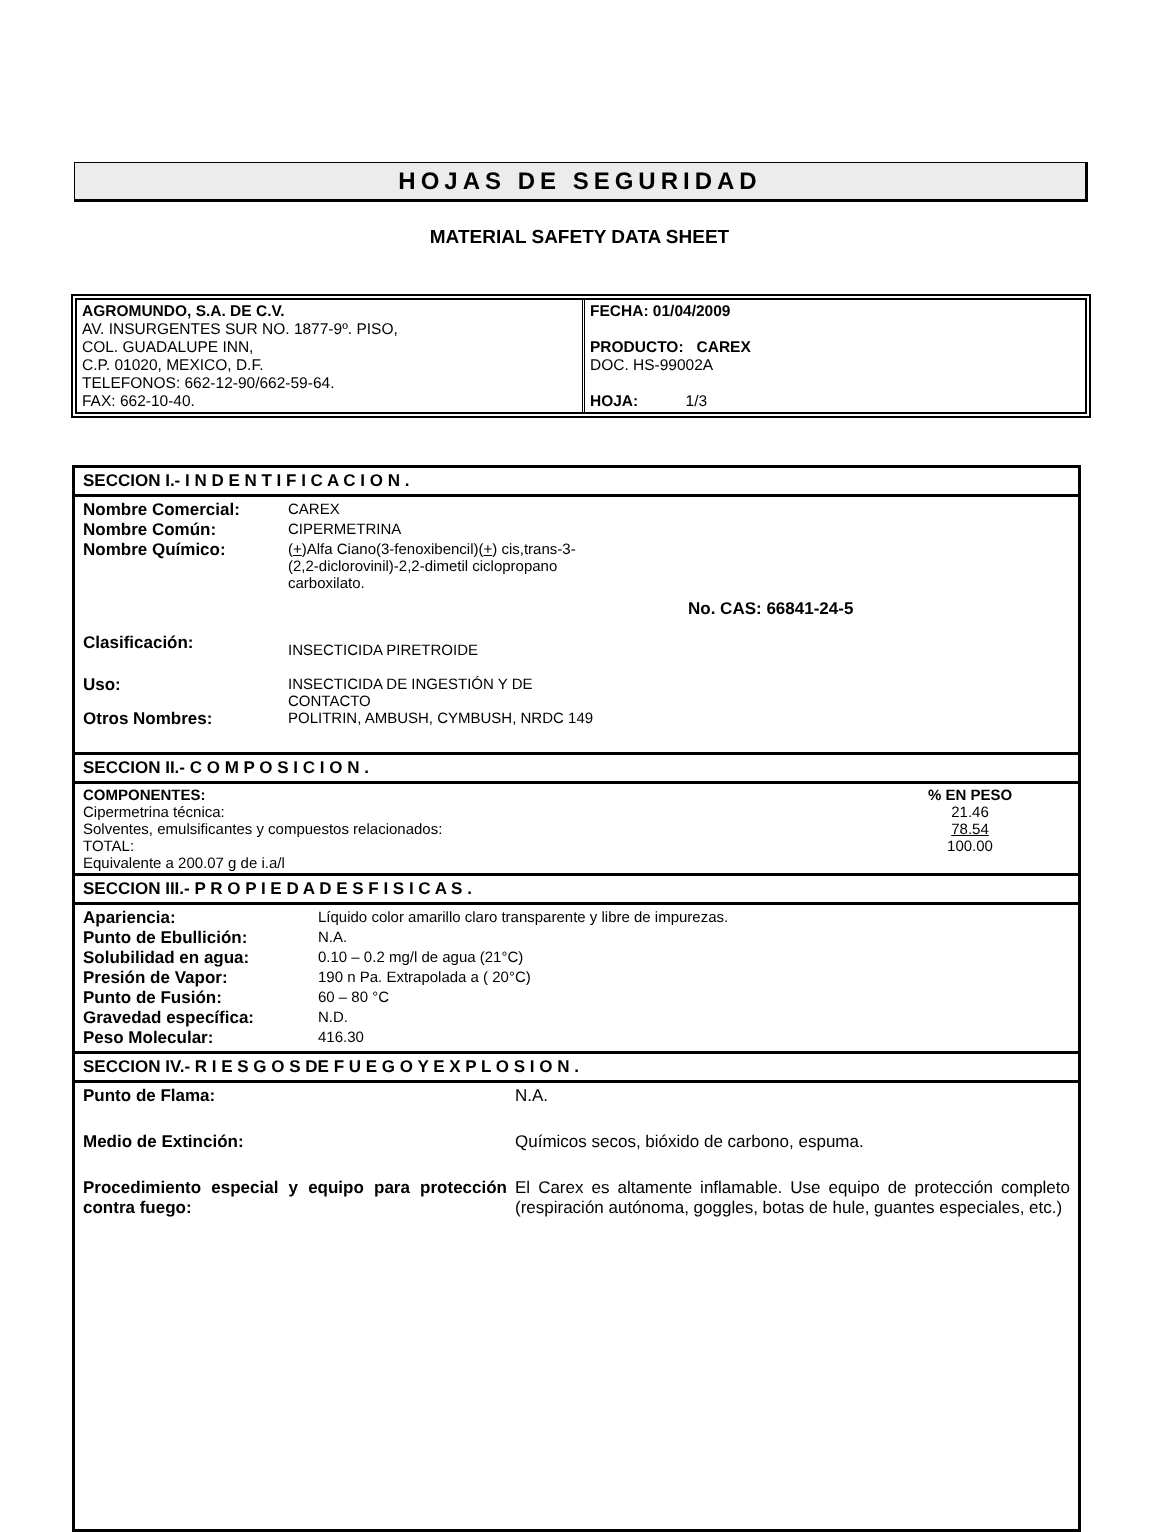HOJAS DE SEGURIDAD
MATERIAL SAFETY DATA SHEET
| AGROMUNDO, S.A. DE C.V. AV. INSURGENTES SUR NO. 1877-9º. PISO, COL. GUADALUPE INN, C.P. 01020, MEXICO, D.F. TELEFONOS: 662-12-90/662-59-64. FAX: 662-10-40. | FECHA: 01/04/2009 PRODUCTO: CAREX DOC. HS-99002A HOJA: 1/3 |
SECCION I.- I N D E N T I F I C A C I O N .
| Nombre Comercial: | CAREX |
| Nombre Común: | CIPERMETRINA |
| Nombre Químico: | ( + )Alfa Ciano(3-fenoxibencil)( + ) cis,trans-3- (2,2-diclorovinil)-2,2-dimetil ciclopropano carboxilato. |
| | No. CAS: 66841-24-5 |
| Clasificación: | INSECTICIDA PIRETROIDE |
| Uso: | INSECTICIDA DE INGESTIÓN Y DE CONTACTO |
| Otros Nombres: | POLITRIN, AMBUSH, CYMBUSH, NRDC 149 |
SECCION II.- C O M P O S I C I O N .
| COMPONENTES: | % EN PESO |
| Cipermetrina técnica: | 21.46 |
| Solventes, emulsificantes y compuestos relacionados: | 78.54 |
| TOTAL: | 100.00 |
| Equivalente a 200.07 g de i.a/l | |
SECCION III.- P R O P I E D A D E S F I S I C A S .
| Apariencia: | Líquido color amarillo claro transparente y libre de impurezas. |
| Punto de Ebullición: | N.A. |
| Solubilidad en agua: | 0.10 – 0.2 mg/l de agua (21°C) |
| Presión de Vapor: | 190 n Pa. Extrapolada a ( 20°C) |
| Punto de Fusión: | 60 – 80 °C |
| Gravedad específica: | N.D. |
| Peso Molecular: | 416.30 |
SECCION IV.- R I E S G O S DE F U E G O Y E X P L O S I O N .
| Punto de Flama: | N.A. |
| Medio de Extinción: | Químicos secos, bióxido de carbono, espuma. |
| Procedimiento especial y equipo para protección contra fuego: | El Carex es altamente inflamable. Use equipo de protección completo (respiración autónoma, goggles, botas de hule, guantes especiales, etc.) |